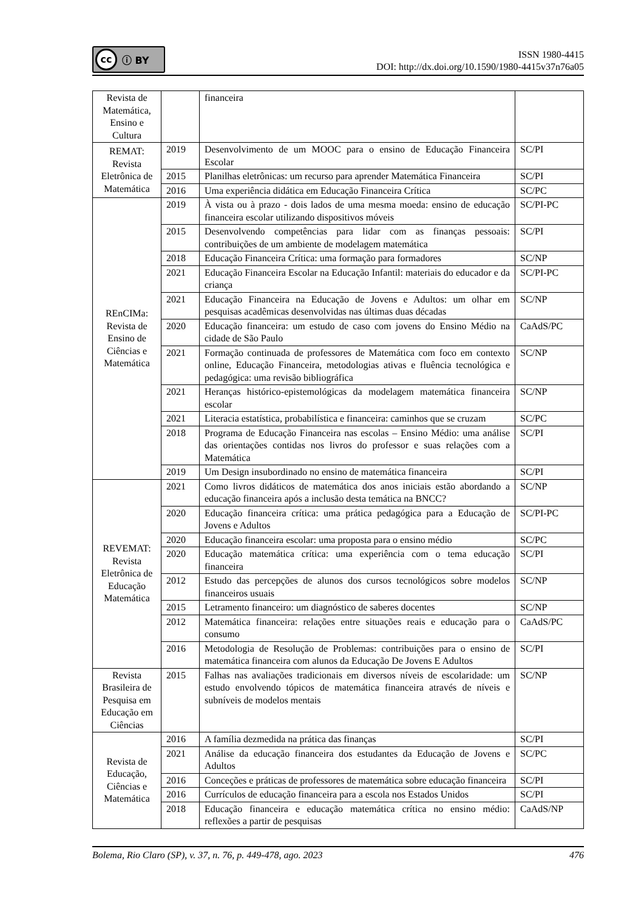cc ⓘ BY
ISSN 1980-4415
DOI: http://dx.doi.org/10.1590/1980-4415v37n76a05
| Revista de Matemática, Ensino e Cultura | | financeira | |
| REMAT: Revista Eletrônica de Matemática | 2019 | Desenvolvimento de um MOOC para o ensino de Educação Financeira Escolar | SC/PI |
| | 2015 | Planilhas eletrônicas: um recurso para aprender Matemática Financeira | SC/PI |
| | 2016 | Uma experiência didática em Educação Financeira Crítica | SC/PC |
| REnCIMa: Revista de Ensino de Ciências e Matemática | 2019 | À vista ou à prazo - dois lados de uma mesma moeda: ensino de educação financeira escolar utilizando dispositivos móveis | SC/PI-PC |
| | 2015 | Desenvolvendo competências para lidar com as finanças pessoais: contribuições de um ambiente de modelagem matemática | SC/PI |
| | 2018 | Educação Financeira Crítica: uma formação para formadores | SC/NP |
| | 2021 | Educação Financeira Escolar na Educação Infantil: materiais do educador e da criança | SC/PI-PC |
| | 2021 | Educação Financeira na Educação de Jovens e Adultos: um olhar em pesquisas acadêmicas desenvolvidas nas últimas duas décadas | SC/NP |
| | 2020 | Educação financeira: um estudo de caso com jovens do Ensino Médio na cidade de São Paulo | CaAdS/PC |
| | 2021 | Formação continuada de professores de Matemática com foco em contexto online, Educação Financeira, metodologias ativas e fluência tecnológica e pedagógica: uma revisão bibliográfica | SC/NP |
| | 2021 | Heranças histórico-epistemológicas da modelagem matemática financeira escolar | SC/NP |
| | 2021 | Literacia estatística, probabilística e financeira: caminhos que se cruzam | SC/PC |
| | 2018 | Programa de Educação Financeira nas escolas – Ensino Médio: uma análise das orientações contidas nos livros do professor e suas relações com a Matemática | SC/PI |
| | 2019 | Um Design insubordinado no ensino de matemática financeira | SC/PI |
| REVEMAT: Revista Eletrônica de Educação Matemática | 2021 | Como livros didáticos de matemática dos anos iniciais estão abordando a educação financeira após a inclusão desta temática na BNCC? | SC/NP |
| | 2020 | Educação financeira crítica: uma prática pedagógica para a Educação de Jovens e Adultos | SC/PI-PC |
| | 2020 | Educação financeira escolar: uma proposta para o ensino médio | SC/PC |
| | 2020 | Educação matemática crítica: uma experiência com o tema educação financeira | SC/PI |
| | 2012 | Estudo das percepções de alunos dos cursos tecnológicos sobre modelos financeiros usuais | SC/NP |
| | 2015 | Letramento financeiro: um diagnóstico de saberes docentes | SC/NP |
| | 2012 | Matemática financeira: relações entre situações reais e educação para o consumo | CaAdS/PC |
| | 2016 | Metodologia de Resolução de Problemas: contribuições para o ensino de matemática financeira com alunos da Educação De Jovens E Adultos | SC/PI |
| Revista Brasileira de Pesquisa em Educação em Ciências | 2015 | Falhas nas avaliações tradicionais em diversos níveis de escolaridade: um estudo envolvendo tópicos de matemática financeira através de níveis e subníveis de modelos mentais | SC/NP |
| Revista de Educação, Ciências e Matemática | 2016 | A família dezmedida na prática das finanças | SC/PI |
| | 2021 | Análise da educação financeira dos estudantes da Educação de Jovens e Adultos | SC/PC |
| | 2016 | Conceções e práticas de professores de matemática sobre educação financeira | SC/PI |
| | 2016 | Currículos de educação financeira para a escola nos Estados Unidos | SC/PI |
| | 2018 | Educação financeira e educação matemática crítica no ensino médio: reflexões a partir de pesquisas | CaAdS/NP |
Bolema, Rio Claro (SP), v. 37, n. 76, p. 449-478, ago. 2023 476